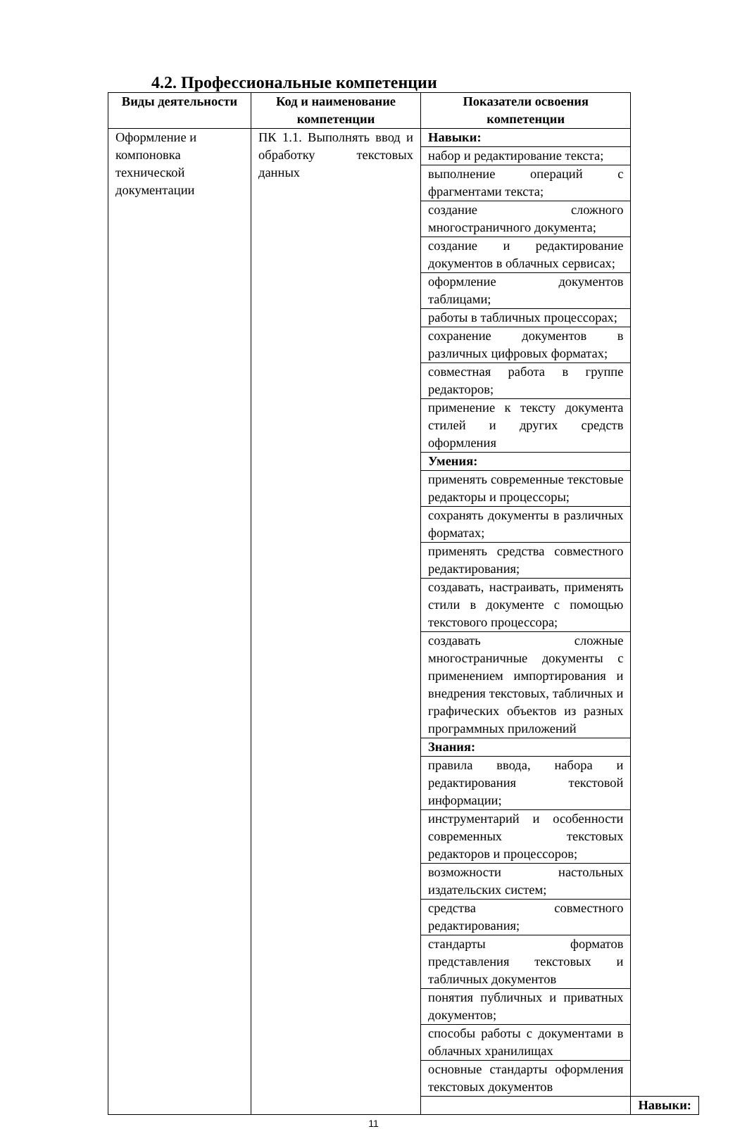4.2. Профессиональные компетенции
| Виды деятельности | Код и наименование компетенции | Показатели освоения компетенции | |
| --- | --- | --- | --- |
| Оформление и компоновка технической документации | ПК 1.1. Выполнять ввод и обработку текстовых данных | Навыки: | |
| | | набор и редактирование текста; | |
| | | выполнение операций с фрагментами текста; | |
| | | создание сложного многостраничного документа; | |
| | | создание и редактирование документов в облачных сервисах; | |
| | | оформление документов таблицами; | |
| | | работы в табличных процессорах; | |
| | | сохранение документов в различных цифровых форматах; | |
| | | совместная работа в группе редакторов; | |
| | | применение к тексту документа стилей и других средств оформления | |
| | | Умения: | |
| | | применять современные текстовые редакторы и процессоры; | |
| | | сохранять документы в различных форматах; | |
| | | применять средства совместного редактирования; | |
| | | создавать, настраивать, применять стили в документе с помощью текстового процессора; | |
| | | создавать сложные многостраничные документы с применением импортирования и внедрения текстовых, табличных и графических объектов из разных программных приложений | |
| | | Знания: | |
| | | правила ввода, набора и редактирования текстовой информации; | |
| | | инструментарий и особенности современных текстовых редакторов и процессоров; | |
| | | возможности настольных издательских систем; | |
| | | средства совместного редактирования; | |
| | | стандарты форматов представления текстовых и табличных документов | |
| | | понятия публичных и приватных документов; | |
| | | способы работы с документами в облачных хранилищах | |
| | | основные стандарты оформления текстовых документов | |
| | | | Навыки: |
11